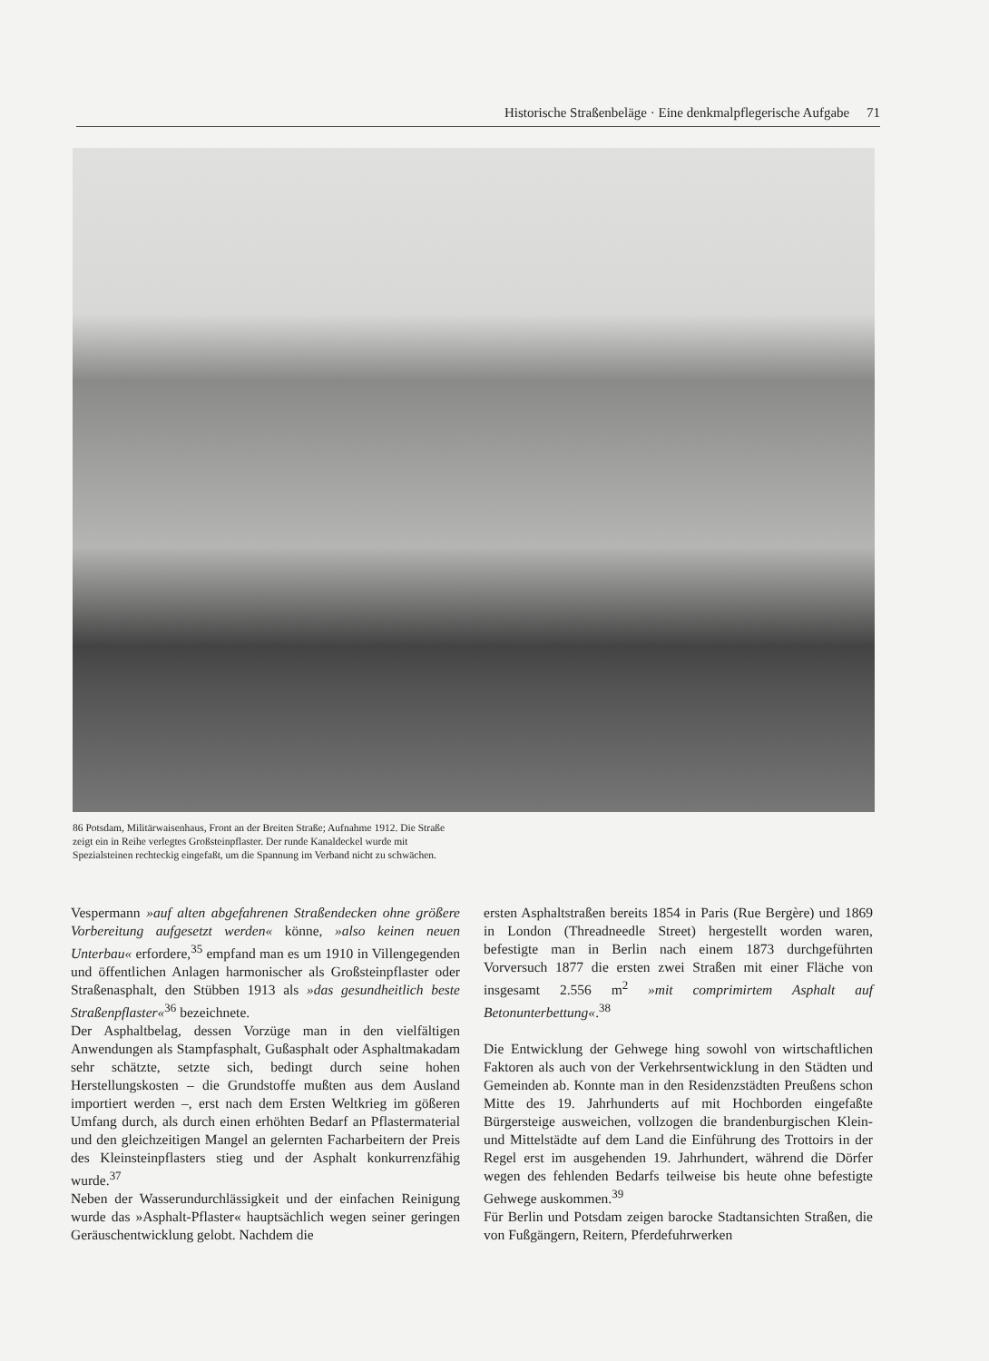Historische Straßenbeläge · Eine denkmalpflegerische Aufgabe 71
86 Potsdam, Militärwaisenhaus, Front an der Breiten Straße; Aufnahme 1912. Die Straße zeigt ein in Reihe verlegtes Großsteinpflaster. Der runde Kanaldeckel wurde mit Spezialsteinen rechteckig eingefaßt, um die Spannung im Verband nicht zu schwächen.
Vespermann »auf alten abgefahrenen Straßendecken ohne größere Vorbereitung aufgesetzt werden« könne, »also keinen neuen Unterbau« erfordere,<sup>35</sup> empfand man es um 1910 in Villengegenden und öffentlichen Anlagen harmonischer als Großsteinpflaster oder Straßenasphalt, den Stübben 1913 als »das gesundheitlich beste Straßenpflaster«<sup>36</sup> bezeichnete.
Der Asphaltbelag, dessen Vorzüge man in den vielfältigen Anwendungen als Stampfasphalt, Gußasphalt oder Asphaltmakadam sehr schätzte, setzte sich, bedingt durch seine hohen Herstellungskosten – die Grundstoffe mußten aus dem Ausland importiert werden –, erst nach dem Ersten Weltkrieg im gößeren Umfang durch, als durch einen erhöhten Bedarf an Pflastermaterial und den gleichzeitigen Mangel an gelernten Facharbeitern der Preis des Kleinsteinpflasters stieg und der Asphalt konkurrenzfähig wurde.<sup>37</sup>
Neben der Wasserundurchlässigkeit und der einfachen Reinigung wurde das »Asphalt-Pflaster« hauptsächlich wegen seiner geringen Geräuschentwicklung gelobt. Nachdem die
ersten Asphaltstraßen bereits 1854 in Paris (Rue Bergère) und 1869 in London (Threadneedle Street) hergestellt worden waren, befestigte man in Berlin nach einem 1873 durchgeführten Vorversuch 1877 die ersten zwei Straßen mit einer Fläche von insgesamt 2.556 m<sup>2</sup> »mit comprimirtem Asphalt auf Betonunterbettung«.<sup>38</sup>
Die Entwicklung der Gehwege hing sowohl von wirtschaftlichen Faktoren als auch von der Verkehrsentwicklung in den Städten und Gemeinden ab. Konnte man in den Residenzstädten Preußens schon Mitte des 19. Jahrhunderts auf mit Hochborden eingefaßte Bürgersteige ausweichen, vollzogen die brandenburgischen Klein- und Mittelstädte auf dem Land die Einführung des Trottoirs in der Regel erst im ausgehenden 19. Jahrhundert, während die Dörfer wegen des fehlenden Bedarfs teilweise bis heute ohne befestigte Gehwege auskommen.<sup>39</sup>
Für Berlin und Potsdam zeigen barocke Stadtansichten Straßen, die von Fußgängern, Reitern, Pferdefuhrwerken